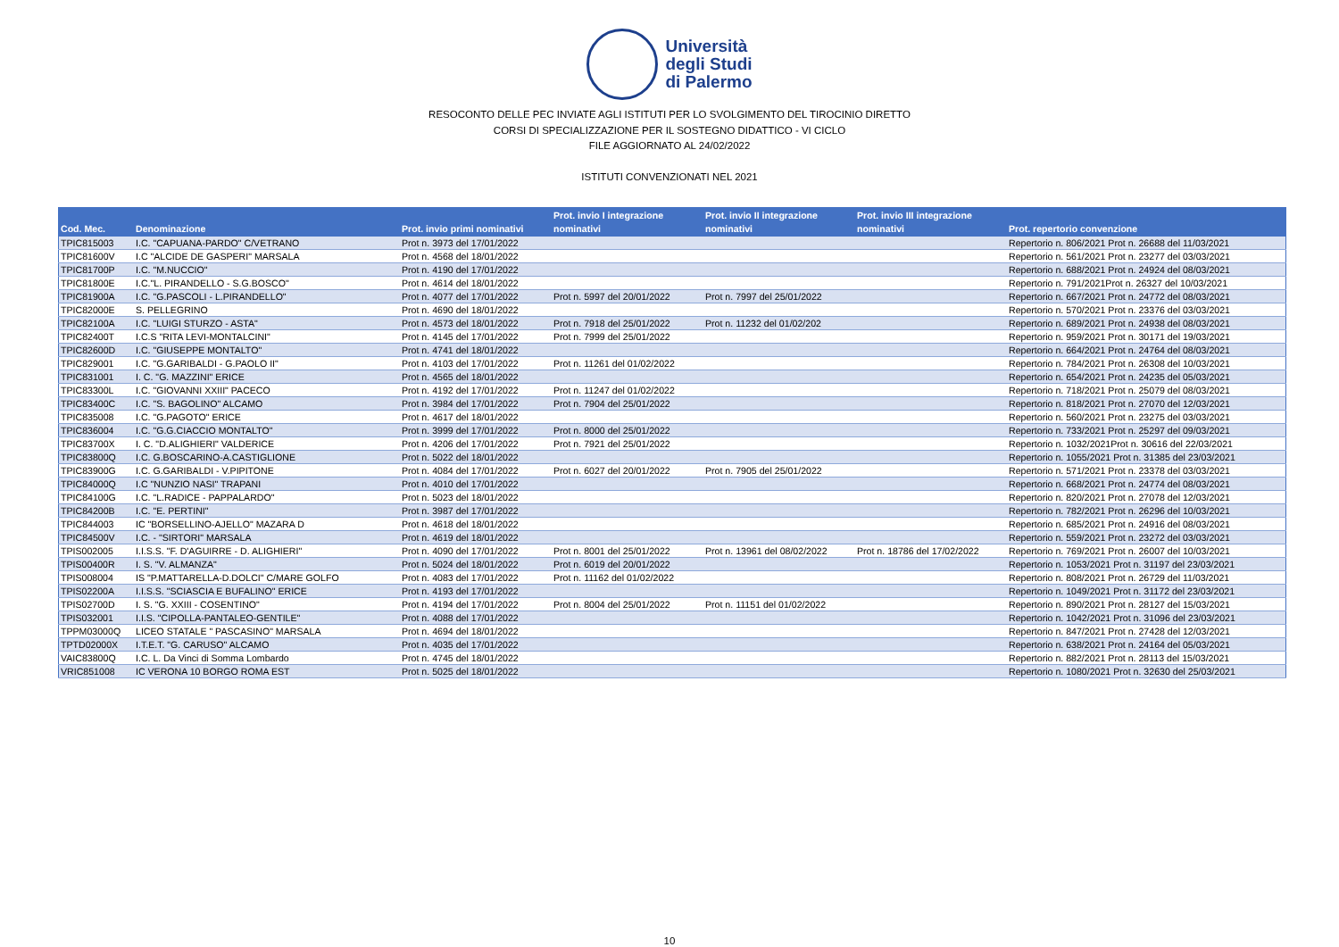Università
degli Studi
di Palermo
RESOCONTO DELLE PEC INVIATE AGLI ISTITUTI PER LO SVOLGIMENTO DEL TIROCINIO DIRETTO
CORSI DI SPECIALIZZAZIONE PER IL SOSTEGNO DIDATTICO - VI CICLO
FILE AGGIORNATO AL 24/02/2022
ISTITUTI CONVENZIONATI NEL 2021
| Cod. Mec. | Denominazione | Prot. invio primi nominativi | Prot. invio I integrazione nominativi | Prot. invio II integrazione nominativi | Prot. invio III integrazione nominativi | Prot. repertorio convenzione |
| --- | --- | --- | --- | --- | --- | --- |
| TPIC815003 | I.C. "CAPUANA-PARDO" C/VETRANO | Prot n. 3973 del 17/01/2022 | | | | Repertorio n. 806/2021 Prot n. 26688 del 11/03/2021 |
| TPIC81600V | I.C "ALCIDE DE GASPERI" MARSALA | Prot n. 4568 del 18/01/2022 | | | | Repertorio n. 561/2021 Prot n. 23277 del 03/03/2021 |
| TPIC81700P | I.C. "M.NUCCIO" | Prot n. 4190 del 17/01/2022 | | | | Repertorio n. 688/2021 Prot n. 24924 del 08/03/2021 |
| TPIC81800E | I.C."L. PIRANDELLO - S.G.BOSCO" | Prot n. 4614 del 18/01/2022 | | | | Repertorio n. 791/2021Prot n. 26327 del 10/03/2021 |
| TPIC81900A | I.C. "G.PASCOLI - L.PIRANDELLO" | Prot n. 4077 del 17/01/2022 | Prot n. 5997 del 20/01/2022 | Prot n. 7997 del 25/01/2022 | | Repertorio n. 667/2021 Prot n. 24772 del 08/03/2021 |
| TPIC82000E | S. PELLEGRINO | Prot n. 4690 del 18/01/2022 | | | | Repertorio n. 570/2021 Prot n. 23376 del 03/03/2021 |
| TPIC82100A | I.C. "LUIGI STURZO - ASTA" | Prot n. 4573 del 18/01/2022 | Prot n. 7918 del 25/01/2022 | Prot n. 11232 del 01/02/202 | | Repertorio n. 689/2021 Prot n. 24938 del 08/03/2021 |
| TPIC82400T | I.C.S "RITA LEVI-MONTALCINI" | Prot n. 4145 del 17/01/2022 | Prot n. 7999 del 25/01/2022 | | | Repertorio n. 959/2021 Prot n. 30171 del 19/03/2021 |
| TPIC82600D | I.C. "GIUSEPPE MONTALTO" | Prot n. 4741 del 18/01/2022 | | | | Repertorio n. 664/2021 Prot n. 24764 del 08/03/2021 |
| TPIC829001 | I.C. "G.GARIBALDI - G.PAOLO II" | Prot n. 4103 del 17/01/2022 | Prot n. 11261 del 01/02/2022 | | | Repertorio n. 784/2021 Prot n. 26308 del 10/03/2021 |
| TPIC831001 | I. C. "G. MAZZINI" ERICE | Prot n. 4565 del 18/01/2022 | | | | Repertorio n. 654/2021 Prot n. 24235 del 05/03/2021 |
| TPIC83300L | I.C. "GIOVANNI XXIII" PACECO | Prot n. 4192 del 17/01/2022 | Prot n. 11247 del 01/02/2022 | | | Repertorio n. 718/2021 Prot n. 25079 del 08/03/2021 |
| TPIC83400C | I.C. "S. BAGOLINO" ALCAMO | Prot n. 3984 del 17/01/2022 | Prot n. 7904 del 25/01/2022 | | | Repertorio n. 818/2021 Prot n. 27070 del 12/03/2021 |
| TPIC835008 | I.C. "G.PAGOTO" ERICE | Prot n. 4617 del 18/01/2022 | | | | Repertorio n. 560/2021 Prot n. 23275 del 03/03/2021 |
| TPIC836004 | I.C. "G.G.CIACCIO MONTALTO" | Prot n. 3999 del 17/01/2022 | Prot n. 8000 del 25/01/2022 | | | Repertorio n. 733/2021 Prot n. 25297 del 09/03/2021 |
| TPIC83700X | I. C. "D.ALIGHIERI" VALDERICE | Prot n. 4206 del 17/01/2022 | Prot n. 7921 del 25/01/2022 | | | Repertorio n. 1032/2021Prot n. 30616 del 22/03/2021 |
| TPIC83800Q | I.C. G.BOSCARINO-A.CASTIGLIONE | Prot n. 5022 del 18/01/2022 | | | | Repertorio n. 1055/2021 Prot n. 31385 del 23/03/2021 |
| TPIC83900G | I.C. G.GARIBALDI - V.PIPITONE | Prot n. 4084 del 17/01/2022 | Prot n. 6027 del 20/01/2022 | Prot n. 7905 del 25/01/2022 | | Repertorio n. 571/2021 Prot n. 23378 del 03/03/2021 |
| TPIC84000Q | I.C "NUNZIO NASI" TRAPANI | Prot n. 4010 del 17/01/2022 | | | | Repertorio n. 668/2021 Prot n. 24774 del 08/03/2021 |
| TPIC84100G | I.C. "L.RADICE - PAPPALARDO" | Prot n. 5023 del 18/01/2022 | | | | Repertorio n. 820/2021 Prot n. 27078 del 12/03/2021 |
| TPIC84200B | I.C. "E. PERTINI" | Prot n. 3987 del 17/01/2022 | | | | Repertorio n. 782/2021 Prot n. 26296 del 10/03/2021 |
| TPIC844003 | IC "BORSELLINO-AJELLO" MAZARA D | Prot n. 4618 del 18/01/2022 | | | | Repertorio n. 685/2021 Prot n. 24916 del 08/03/2021 |
| TPIC84500V | I.C. - "SIRTORI" MARSALA | Prot n. 4619 del 18/01/2022 | | | | Repertorio n. 559/2021 Prot n. 23272 del 03/03/2021 |
| TPIS002005 | I.I.S.S. "F. D'AGUIRRE - D. ALIGHIERI" | Prot n. 4090 del 17/01/2022 | Prot n. 8001 del 25/01/2022 | Prot n. 13961 del 08/02/2022 | Prot n. 18786 del 17/02/2022 | Repertorio n. 769/2021 Prot n. 26007 del 10/03/2021 |
| TPIS00400R | I. S. "V. ALMANZA" | Prot n. 5024 del 18/01/2022 | Prot n. 6019 del 20/01/2022 | | | Repertorio n. 1053/2021 Prot n. 31197 del 23/03/2021 |
| TPIS008004 | IS "P.MATTARELLA-D.DOLCI" C/MARE GOLFO | Prot n. 4083 del 17/01/2022 | Prot n. 11162 del 01/02/2022 | | | Repertorio n. 808/2021 Prot n. 26729 del 11/03/2021 |
| TPIS02200A | I.I.S.S. "SCIASCIA E BUFALINO" ERICE | Prot n. 4193 del 17/01/2022 | | | | Repertorio n. 1049/2021 Prot n. 31172 del 23/03/2021 |
| TPIS02700D | I. S. "G. XXIII - COSENTINO" | Prot n. 4194 del 17/01/2022 | Prot n. 8004 del 25/01/2022 | Prot n. 11151 del 01/02/2022 | | Repertorio n. 890/2021 Prot n. 28127 del 15/03/2021 |
| TPIS032001 | I.I.S. "CIPOLLA-PANTALEO-GENTILE" | Prot n. 4088 del 17/01/2022 | | | | Repertorio n. 1042/2021 Prot n. 31096 del 23/03/2021 |
| TPPM03000Q | LICEO STATALE " PASCASINO" MARSALA | Prot n. 4694 del 18/01/2022 | | | | Repertorio n. 847/2021 Prot n. 27428 del 12/03/2021 |
| TPTD02000X | I.T.E.T. "G. CARUSO" ALCAMO | Prot n. 4035 del 17/01/2022 | | | | Repertorio n. 638/2021 Prot n. 24164 del 05/03/2021 |
| VAIC83800Q | I.C. L. Da Vinci di Somma Lombardo | Prot n. 4745 del 18/01/2022 | | | | Repertorio n. 882/2021 Prot n. 28113 del 15/03/2021 |
| VRIC851008 | IC VERONA 10 BORGO ROMA EST | Prot n. 5025 del 18/01/2022 | | | | Repertorio n. 1080/2021 Prot n. 32630 del 25/03/2021 |
10